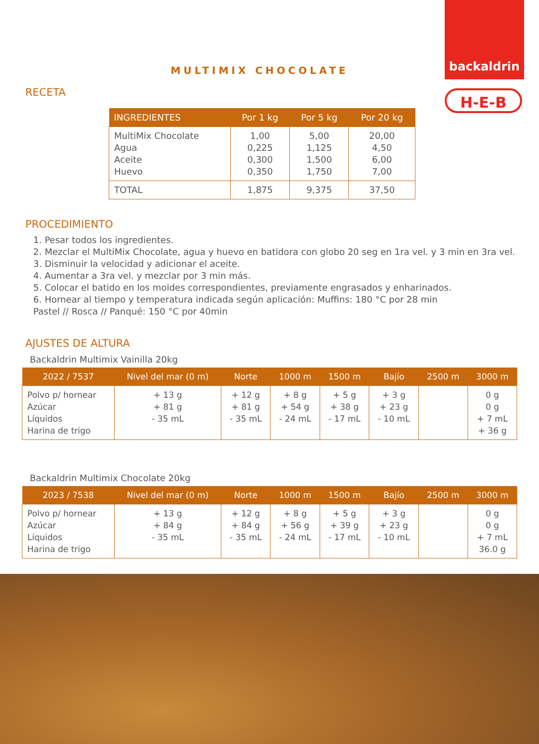backaldrin
H-E-B
MULTIMIX CHOCOLATE
RECETA
| INGREDIENTES | Por 1 kg | Por 5 kg | Por 20 kg |
| --- | --- | --- | --- |
| MultiMix Chocolate Agua Aceite Huevo | 1,00 0,225 0,300 0,350 | 5,00 1,125 1,500 1,750 | 20,00 4,50 6,00 7,00 |
| TOTAL | 1,875 | 9,375 | 37,50 |
PROCEDIMIENTO
1. Pesar todos los ingredientes.
2. Mezclar el MultiMix Chocolate, agua y huevo en batidora con globo 20 seg en 1ra vel. y 3 min en 3ra vel.
3. Disminuir la velocidad y adicionar el aceite.
4. Aumentar a 3ra vel. y mezclar por 3 min más.
5. Colocar el batido en los moldes correspondientes, previamente engrasados y enharinados.
6. Hornear al tiempo y temperatura indicada según aplicación: Muffins: 180 °C por 28 min
Pastel // Rosca // Panqué: 150 °C por 40min
AJUSTES DE ALTURA
Backaldrin Multimix Vainilla 20kg
| 2022 / 7537 | Nivel del mar (0 m) | Norte | 1000 m | 1500 m | Bajío | 2500 m | 3000 m |
| --- | --- | --- | --- | --- | --- | --- | --- |
| Polvo p/ hornear Azúcar Líquidos Harina de trigo | + 13 g + 81 g - 35 mL | + 12 g + 81 g - 35 mL | + 8 g + 54 g - 24 mL | + 5 g + 38 g - 17 mL | + 3 g + 23 g - 10 mL | | 0 g 0 g + 7 mL + 36 g |
Backaldrin Multimix Chocolate 20kg
| 2023 / 7538 | Nivel del mar (0 m) | Norte | 1000 m | 1500 m | Bajío | 2500 m | 3000 m |
| --- | --- | --- | --- | --- | --- | --- | --- |
| Polvo p/ hornear Azúcar Líquidos Harina de trigo | + 13 g + 84 g - 35 mL | + 12 g + 84 g - 35 mL | + 8 g + 56 g - 24 mL | + 5 g + 39 g - 17 mL | + 3 g + 23 g - 10 mL | | 0 g 0 g + 7 mL 36.0 g |